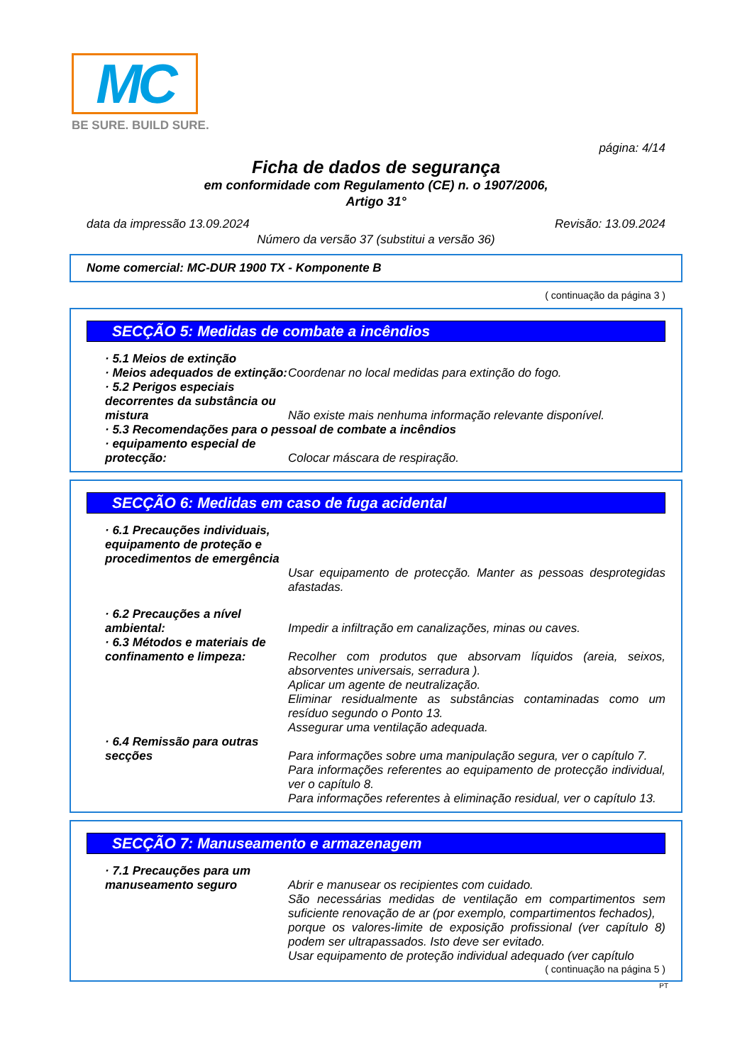MC
BE SURE. BUILD SURE.
página: 4/14
Ficha de dados de segurança
em conformidade com Regulamento (CE) n. o 1907/2006,
Artigo 31°
data da impressão 13.09.2024 Revisão: 13.09.2024
Número da versão 37 (substitui a versão 36)
Nome comercial: MC-DUR 1900 TX - Komponente B
( continuação da página 3 )
SECÇÃO 5: Medidas de combate a incêndios
· 5.1 Meios de extinção
· Meios adequados de extinção:
Coordenar no local medidas para extinção do fogo.
· 5.2 Perigos especiais decorrentes da substância ou mistura
Não existe mais nenhuma informação relevante disponível.
· 5.3 Recomendações para o pessoal de combate a incêndios
· equipamento especial de protecção:
Colocar máscara de respiração.
SECÇÃO 6: Medidas em caso de fuga acidental
· 6.1 Precauções individuais, equipamento de proteção e procedimentos de emergência
Usar equipamento de protecção. Manter as pessoas desprotegidas afastadas.
· 6.2 Precauções a nível ambiental:
Impedir a infiltração em canalizações, minas ou caves.
· 6.3 Métodos e materiais de confinamento e limpeza:
Recolher com produtos que absorvam líquidos (areia, seixos, absorventes universais, serradura ).
Aplicar um agente de neutralização.
Eliminar residualmente as substâncias contaminadas como um resíduo segundo o Ponto 13.
Assegurar uma ventilação adequada.
· 6.4 Remissão para outras secções
Para informações sobre uma manipulação segura, ver o capítulo 7.
Para informações referentes ao equipamento de protecção individual, ver o capítulo 8.
Para informações referentes à eliminação residual, ver o capítulo 13.
SECÇÃO 7: Manuseamento e armazenagem
· 7.1 Precauções para um manuseamento seguro
Abrir e manusear os recipientes com cuidado.
São necessárias medidas de ventilação em compartimentos sem suficiente renovação de ar (por exemplo, compartimentos fechados),
porque os valores-limite de exposição profissional (ver capítulo 8) podem ser ultrapassados. Isto deve ser evitado.
Usar equipamento de proteção individual adequado (ver capítulo
( continuação na página 5 )
PT